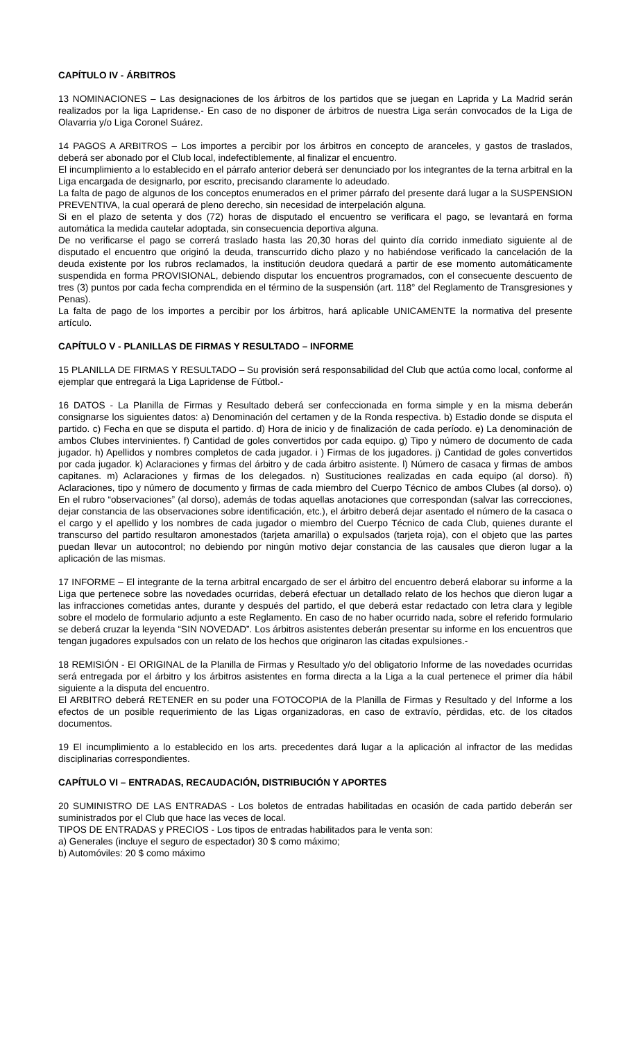CAPÍTULO IV - ÁRBITROS
13 NOMINACIONES – Las designaciones de los árbitros de los partidos que se juegan en Laprida y La Madrid serán realizados por la liga Lapridense.- En caso de no disponer de árbitros de nuestra Liga serán convocados de la Liga de Olavarria y/o Liga Coronel Suárez.
14 PAGOS A ARBITROS – Los importes a percibir por los árbitros en concepto de aranceles, y gastos de traslados, deberá ser abonado por el Club local, indefectiblemente, al finalizar el encuentro.
El incumplimiento a lo establecido en el párrafo anterior deberá ser denunciado por los integrantes de la terna arbitral en la Liga encargada de designarlo, por escrito, precisando claramente lo adeudado.
La falta de pago de algunos de los conceptos enumerados en el primer párrafo del presente dará lugar a la SUSPENSION PREVENTIVA, la cual operará de pleno derecho, sin necesidad de interpelación alguna.
Si en el plazo de setenta y dos (72) horas de disputado el encuentro se verificara el pago, se levantará en forma automática la medida cautelar adoptada, sin consecuencia deportiva alguna.
De no verificarse el pago se correrá traslado hasta las 20,30 horas del quinto día corrido inmediato siguiente al de disputado el encuentro que originó la deuda, transcurrido dicho plazo y no habiéndose verificado la cancelación de la deuda existente por los rubros reclamados, la institución deudora quedará a partir de ese momento automáticamente suspendida en forma PROVISIONAL, debiendo disputar los encuentros programados, con el consecuente descuento de tres (3) puntos por cada fecha comprendida en el término de la suspensión (art. 118° del Reglamento de Transgresiones y Penas).
La falta de pago de los importes a percibir por los árbitros, hará aplicable UNICAMENTE la normativa del presente artículo.
CAPÍTULO V - PLANILLAS DE FIRMAS Y RESULTADO – INFORME
15 PLANILLA DE FIRMAS Y RESULTADO – Su provisión será responsabilidad del Club que actúa como local, conforme al ejemplar que entregará la Liga Lapridense de Fútbol.-
16 DATOS - La Planilla de Firmas y Resultado deberá ser confeccionada en forma simple y en la misma deberán consignarse los siguientes datos: a) Denominación del certamen y de la Ronda respectiva. b) Estadio donde se disputa el partido. c) Fecha en que se disputa el partido. d) Hora de inicio y de finalización de cada período. e) La denominación de ambos Clubes intervinientes. f) Cantidad de goles convertidos por cada equipo. g) Tipo y número de documento de cada jugador. h) Apellidos y nombres completos de cada jugador. i ) Firmas de los jugadores. j) Cantidad de goles convertidos por cada jugador. k) Aclaraciones y firmas del árbitro y de cada árbitro asistente. l) Número de casaca y firmas de ambos capitanes. m) Aclaraciones y firmas de los delegados. n) Sustituciones realizadas en cada equipo (al dorso). ñ) Aclaraciones, tipo y número de documento y firmas de cada miembro del Cuerpo Técnico de ambos Clubes (al dorso). o) En el rubro “observaciones” (al dorso), además de todas aquellas anotaciones que correspondan (salvar las correcciones, dejar constancia de las observaciones sobre identificación, etc.), el árbitro deberá dejar asentado el número de la casaca o el cargo y el apellido y los nombres de cada jugador o miembro del Cuerpo Técnico de cada Club, quienes durante el transcurso del partido resultaron amonestados (tarjeta amarilla) o expulsados (tarjeta roja), con el objeto que las partes puedan llevar un autocontrol; no debiendo por ningún motivo dejar constancia de las causales que dieron lugar a la aplicación de las mismas.
17 INFORME – El integrante de la terna arbitral encargado de ser el árbitro del encuentro deberá elaborar su informe a la Liga que pertenece sobre las novedades ocurridas, deberá efectuar un detallado relato de los hechos que dieron lugar a las infracciones cometidas antes, durante y después del partido, el que deberá estar redactado con letra clara y legible sobre el modelo de formulario adjunto a este Reglamento. En caso de no haber ocurrido nada, sobre el referido formulario se deberá cruzar la leyenda “SIN NOVEDAD”. Los árbitros asistentes deberán presentar su informe en los encuentros que tengan jugadores expulsados con un relato de los hechos que originaron las citadas expulsiones.-
18 REMISIÓN - El ORIGINAL de la Planilla de Firmas y Resultado y/o del obligatorio Informe de las novedades ocurridas será entregada por el árbitro y los árbitros asistentes en forma directa a la Liga a la cual pertenece el primer día hábil siguiente a la disputa del encuentro.
El ARBITRO deberá RETENER en su poder una FOTOCOPIA de la Planilla de Firmas y Resultado y del Informe a los efectos de un posible requerimiento de las Ligas organizadoras, en caso de extravío, pérdidas, etc. de los citados documentos.
19 El incumplimiento a lo establecido en los arts. precedentes dará lugar a la aplicación al infractor de las medidas disciplinarias correspondientes.
CAPÍTULO VI – ENTRADAS, RECAUDACIÓN, DISTRIBUCIÓN Y APORTES
20 SUMINISTRO DE LAS ENTRADAS - Los boletos de entradas habilitadas en ocasión de cada partido deberán ser suministrados por el Club que hace las veces de local.
TIPOS DE ENTRADAS y PRECIOS - Los tipos de entradas habilitados para le venta son:
a) Generales (incluye el seguro de espectador) 30 $ como máximo;
b) Automóviles: 20 $ como máximo